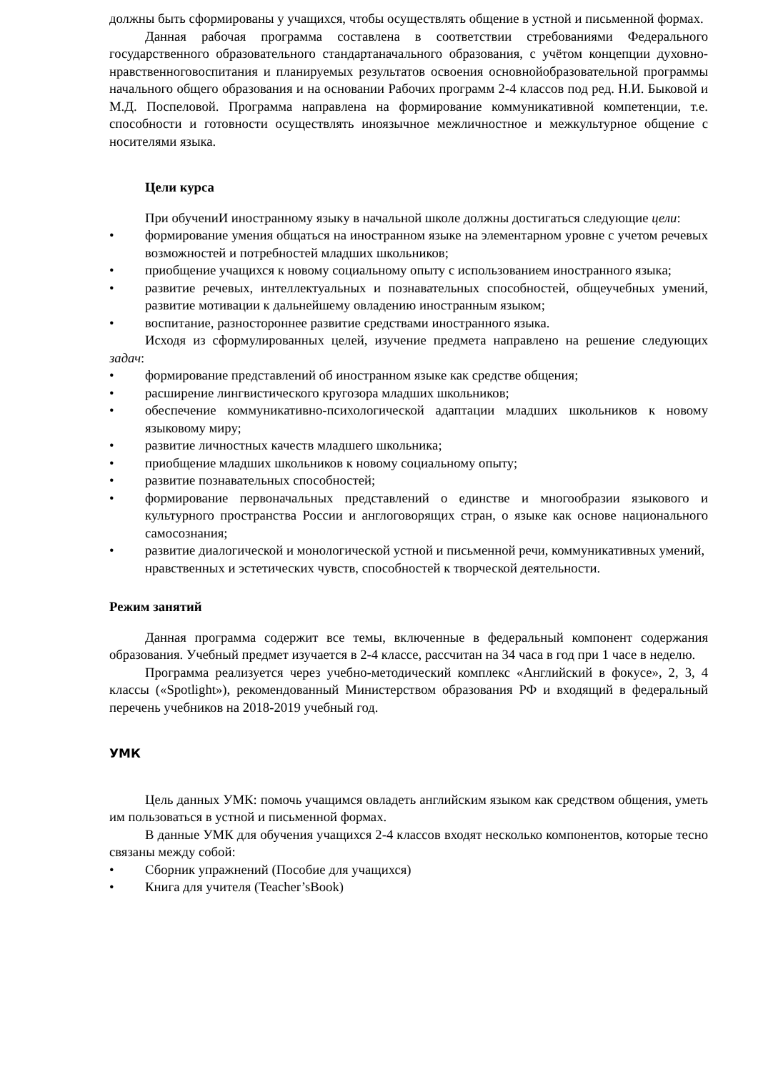должны быть сформированы у учащихся, чтобы осуществлять общение в устной и письменной формах.
Данная рабочая программа составлена в соответствии стребованиями Федерального государственного образовательного стандартаначального образования, с учётом концепции духовно-нравственноговоспитания и планируемых результатов освоения основнойобразовательной программы начального общего образования и на основании Рабочих программ 2-4 классов под ред. Н.И. Быковой и М.Д. Поспеловой. Программа направлена на формирование коммуникативной компетенции, т.е. способности и готовности осуществлять иноязычное межличностное и межкультурное общение с носителями языка.
Цели курса
При обучениИ иностранному языку в начальной школе должны достигаться следующие цели:
• формирование умения общаться на иностранном языке на элементарном уровне с учетом речевых возможностей и потребностей младших школьников;
• приобщение учащихся к новому социальному опыту с использованием иностранного языка;
• развитие речевых, интеллектуальных и познавательных способностей, общеучебных умений, развитие мотивации к дальнейшему овладению иностранным языком;
• воспитание, разностороннее развитие средствами иностранного языка.
Исходя из сформулированных целей, изучение предмета направлено на решение следующих задач:
• формирование представлений об иностранном языке как средстве общения;
• расширение лингвистического кругозора младших школьников;
• обеспечение коммуникативно-психологической адаптации младших школьников к новому языковому миру;
• развитие личностных качеств младшего школьника;
• приобщение младших школьников к новому социальному опыту;
• развитие познавательных способностей;
• формирование первоначальных представлений о единстве и многообразии языкового и культурного пространства России и англоговорящих стран, о языке как основе национального самосознания;
• развитие диалогической и монологической устной и письменной речи, коммуникативных умений, нравственных и эстетических чувств, способностей к творческой деятельности.
Режим занятий
Данная программа содержит все темы, включенные в федеральный компонент содержания образования. Учебный предмет изучается в 2-4 классе, рассчитан на 34 часа в год при 1 часе в неделю.
Программа реализуется через учебно-методический комплекс «Английский в фокусе», 2, 3, 4 классы («Spotlight»), рекомендованный Министерством образования РФ и входящий в федеральный перечень учебников на 2018-2019 учебный год.
УМК
Цель данных УМК: помочь учащимся овладеть английским языком как средством общения, уметь им пользоваться в устной и письменной формах.
В данные УМК для обучения учащихся 2-4 классов входят несколько компонентов, которые тесно связаны между собой:
• Сборник упражнений (Пособие для учащихся)
• Книга для учителя (Teacher’sBook)